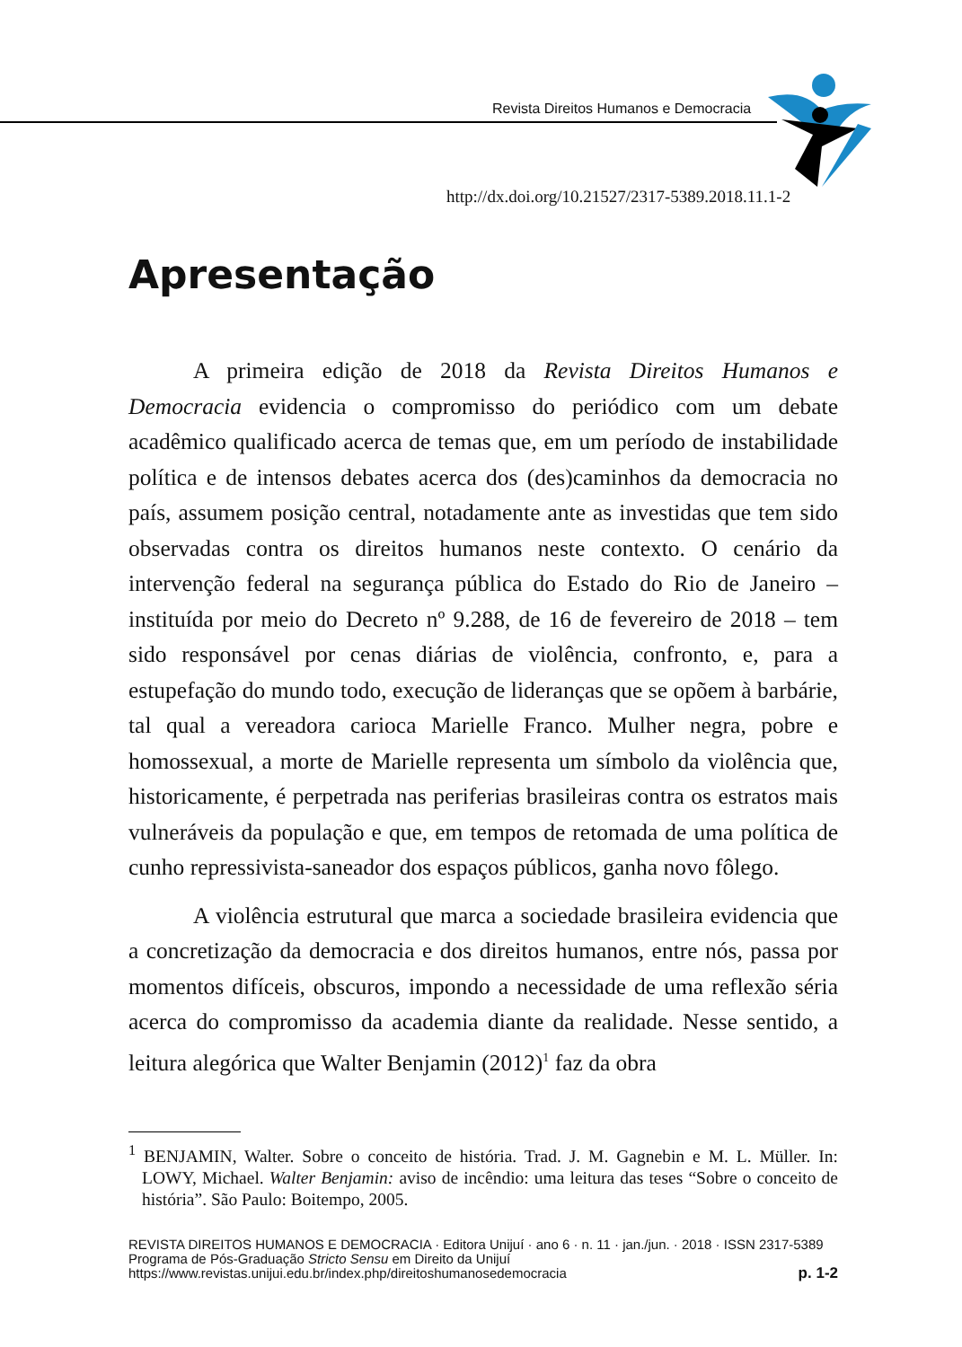Revista Direitos Humanos e Democracia
http://dx.doi.org/10.21527/2317-5389.2018.11.1-2
Apresentação
A primeira edição de 2018 da Revista Direitos Humanos e Democracia evidencia o compromisso do periódico com um debate acadêmico qualificado acerca de temas que, em um período de instabilidade política e de intensos debates acerca dos (des)caminhos da democracia no país, assumem posição central, notadamente ante as investidas que tem sido observadas contra os direitos humanos neste contexto. O cenário da intervenção federal na segurança pública do Estado do Rio de Janeiro – instituída por meio do Decreto nº 9.288, de 16 de fevereiro de 2018 – tem sido responsável por cenas diárias de violência, confronto, e, para a estupefação do mundo todo, execução de lideranças que se opõem à barbárie, tal qual a vereadora carioca Marielle Franco. Mulher negra, pobre e homossexual, a morte de Marielle representa um símbolo da violência que, historicamente, é perpetrada nas periferias brasileiras contra os estratos mais vulneráveis da população e que, em tempos de retomada de uma política de cunho repressivista-saneador dos espaços públicos, ganha novo fôlego.
A violência estrutural que marca a sociedade brasileira evidencia que a concretização da democracia e dos direitos humanos, entre nós, passa por momentos difíceis, obscuros, impondo a necessidade de uma reflexão séria acerca do compromisso da academia diante da realidade. Nesse sentido, a leitura alegórica que Walter Benjamin (2012)<sup>1</sup> faz da obra
<sup>1</sup> BENJAMIN, Walter. Sobre o conceito de história. Trad. J. M. Gagnebin e M. L. Müller. In: LOWY, Michael. Walter Benjamin: aviso de incêndio: uma leitura das teses “Sobre o conceito de história”. São Paulo: Boitempo, 2005.
REVISTA DIREITOS HUMANOS E DEMOCRACIA · Editora Unijuí · ano 6 · n. 11 · jan./jun. · 2018 · ISSN 2317-5389
Programa de Pós-Graduação Stricto Sensu em Direito da Unijuí
https://www.revistas.unijui.edu.br/index.php/direitoshumanosedemocracia
p. 1-2